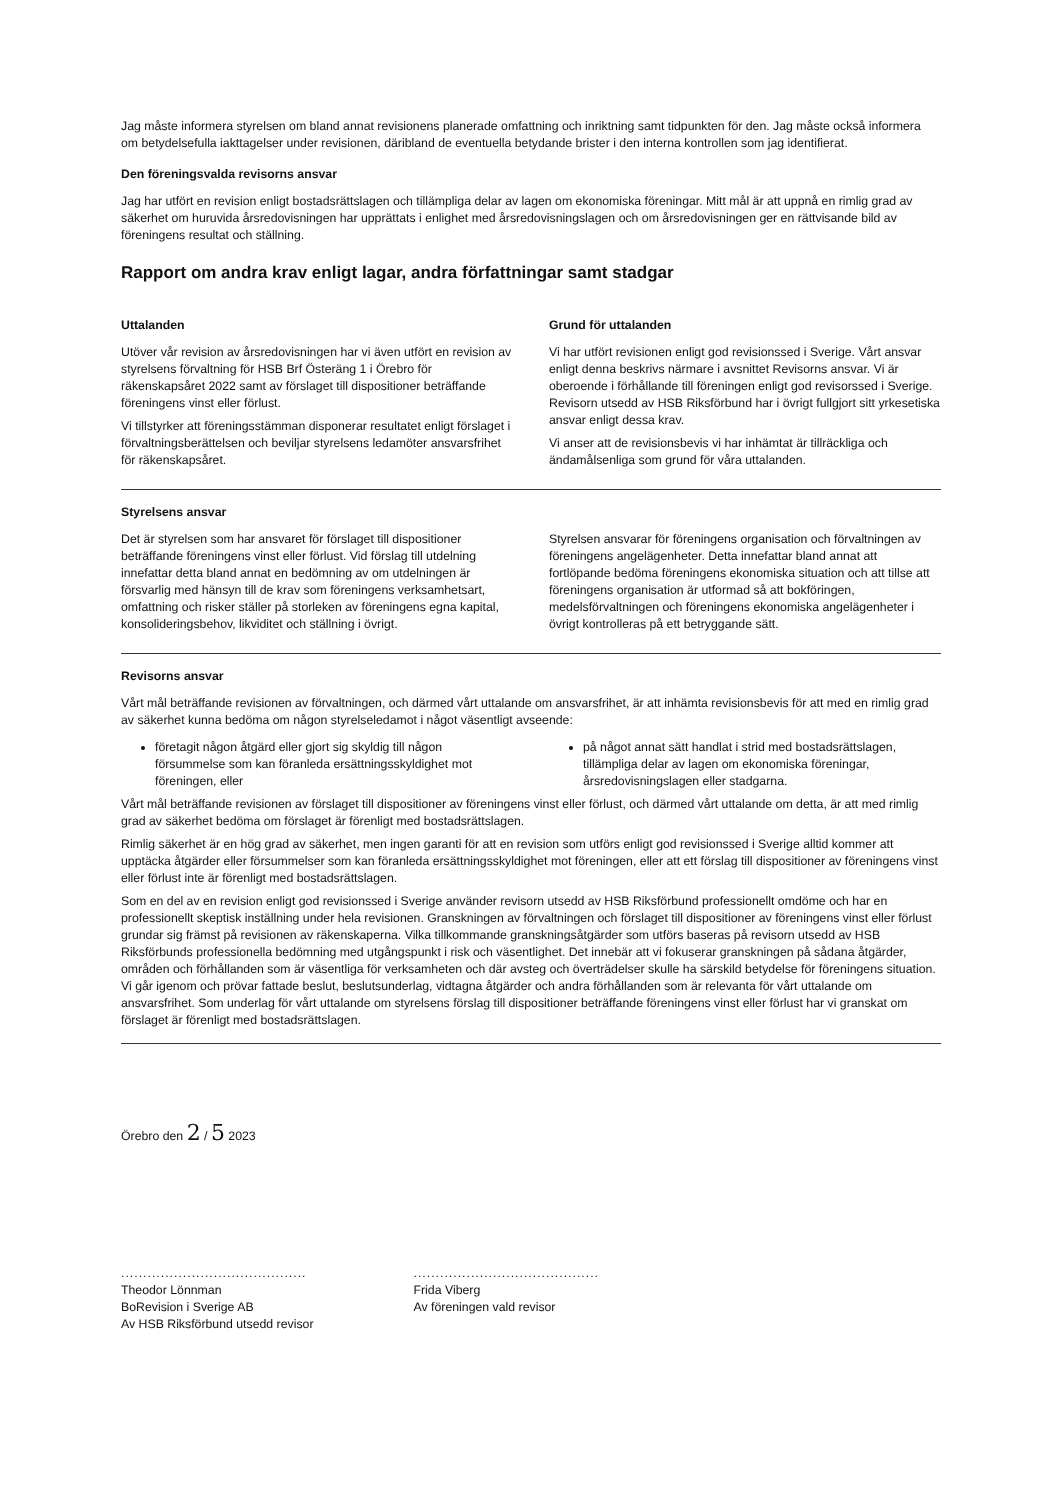Jag måste informera styrelsen om bland annat revisionens planerade omfattning och inriktning samt tidpunkten för den. Jag måste också informera om betydelsefulla iakttagelser under revisionen, däribland de eventuella betydande brister i den interna kontrollen som jag identifierat.
Den föreningsvalda revisorns ansvar
Jag har utfört en revision enligt bostadsrättslagen och tillämpliga delar av lagen om ekonomiska föreningar. Mitt mål är att uppnå en rimlig grad av säkerhet om huruvida årsredovisningen har upprättats i enlighet med årsredovisningslagen och om årsredovisningen ger en rättvisande bild av föreningens resultat och ställning.
Rapport om andra krav enligt lagar, andra författningar samt stadgar
Uttalanden
Utöver vår revision av årsredovisningen har vi även utfört en revision av styrelsens förvaltning för HSB Brf Österäng 1 i Örebro för räkenskapsåret 2022 samt av förslaget till dispositioner beträffande föreningens vinst eller förlust.
Vi tillstyrker att föreningsstämman disponerar resultatet enligt förslaget i förvaltningsberättelsen och beviljar styrelsens ledamöter ansvarsfrihet för räkenskapsåret.
Grund för uttalanden
Vi har utfört revisionen enligt god revisionssed i Sverige. Vårt ansvar enligt denna beskrivs närmare i avsnittet Revisorns ansvar. Vi är oberoende i förhållande till föreningen enligt god revisorssed i Sverige. Revisorn utsedd av HSB Riksförbund har i övrigt fullgjort sitt yrkesetiska ansvar enligt dessa krav.
Vi anser att de revisionsbevis vi har inhämtat är tillräckliga och ändamålsenliga som grund för våra uttalanden.
Styrelsens ansvar
Det är styrelsen som har ansvaret för förslaget till dispositioner beträffande föreningens vinst eller förlust. Vid förslag till utdelning innefattar detta bland annat en bedömning av om utdelningen är försvarlig med hänsyn till de krav som föreningens verksamhetsart, omfattning och risker ställer på storleken av föreningens egna kapital, konsolideringsbehov, likviditet och ställning i övrigt.
Styrelsen ansvarar för föreningens organisation och förvaltningen av föreningens angelägenheter. Detta innefattar bland annat att fortlöpande bedöma föreningens ekonomiska situation och att tillse att föreningens organisation är utformad så att bokföringen, medelsförvaltningen och föreningens ekonomiska angelägenheter i övrigt kontrolleras på ett betryggande sätt.
Revisorns ansvar
Vårt mål beträffande revisionen av förvaltningen, och därmed vårt uttalande om ansvarsfrihet, är att inhämta revisionsbevis för att med en rimlig grad av säkerhet kunna bedöma om någon styrelseledamot i något väsentligt avseende:
företagit någon åtgärd eller gjort sig skyldig till någon försummelse som kan föranleda ersättningsskyldighet mot föreningen, eller
på något annat sätt handlat i strid med bostadsrättslagen, tillämpliga delar av lagen om ekonomiska föreningar, årsredovisningslagen eller stadgarna.
Vårt mål beträffande revisionen av förslaget till dispositioner av föreningens vinst eller förlust, och därmed vårt uttalande om detta, är att med rimlig grad av säkerhet bedöma om förslaget är förenligt med bostadsrättslagen.
Rimlig säkerhet är en hög grad av säkerhet, men ingen garanti för att en revision som utförs enligt god revisionssed i Sverige alltid kommer att upptäcka åtgärder eller försummelser som kan föranleda ersättningsskyldighet mot föreningen, eller att ett förslag till dispositioner av föreningens vinst eller förlust inte är förenligt med bostadsrättslagen.
Som en del av en revision enligt god revisionssed i Sverige använder revisorn utsedd av HSB Riksförbund professionellt omdöme och har en professionellt skeptisk inställning under hela revisionen. Granskningen av förvaltningen och förslaget till dispositioner av föreningens vinst eller förlust grundar sig främst på revisionen av räkenskaperna. Vilka tillkommande granskningsåtgärder som utförs baseras på revisorn utsedd av HSB Riksförbunds professionella bedömning med utgångspunkt i risk och väsentlighet. Det innebär att vi fokuserar granskningen på sådana åtgärder, områden och förhållanden som är väsentliga för verksamheten och där avsteg och överträdelser skulle ha särskild betydelse för föreningens situation. Vi går igenom och prövar fattade beslut, beslutsunderlag, vidtagna åtgärder och andra förhållanden som är relevanta för vårt uttalande om ansvarsfrihet. Som underlag för vårt uttalande om styrelsens förslag till dispositioner beträffande föreningens vinst eller förlust har vi granskat om förslaget är förenligt med bostadsrättslagen.
Örebro den 2 / 5 2023
..........................................
Theodor Lönnman
BoRevision i Sverige AB
Av HSB Riksförbund utsedd revisor
..........................................
Frida Viberg
Av föreningen vald revisor